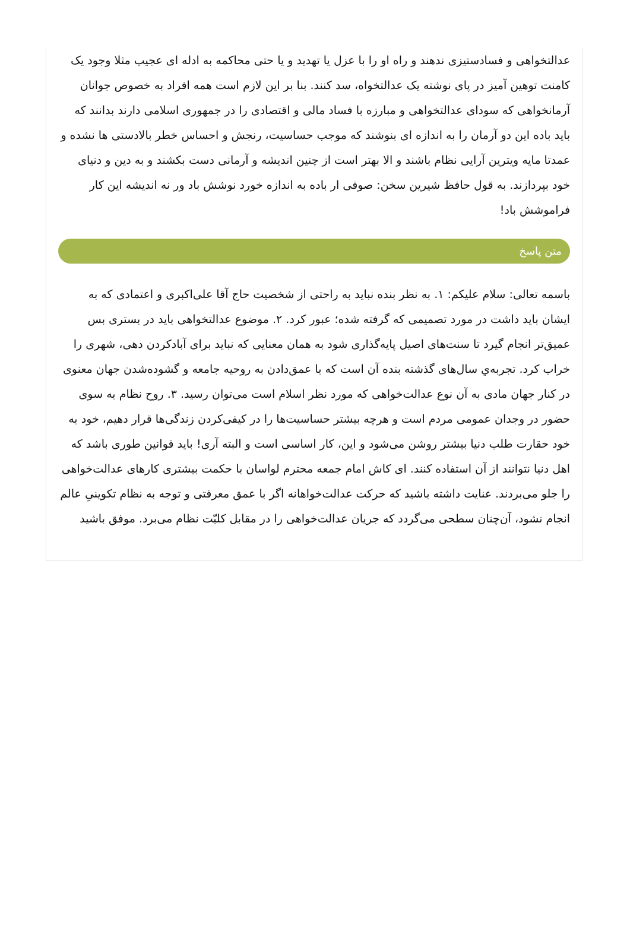عدالتخواهی و فسادستیزی ندهند و راه او را با عزل یا تهدید و یا حتی محاکمه به ادله ای عجیب مثلا وجود یک کامنت توهین آمیز در پای نوشته یک عدالتخواه، سد کنند. بنا بر این لازم است همه افراد به خصوص جوانان آرمانخواهی که سودای عدالتخواهی و مبارزه با فساد مالی و اقتصادی را در جمهوری اسلامی دارند بدانند که باید باده این دو آرمان را به اندازه ای بنوشند که موجب حساسیت، رنجش و احساس خطر بالادستی ها نشده و عمدتا مایه ویترین آرایی نظام باشند و الا بهتر است از چنین اندیشه و آرمانی دست بکشند و به دین و دنیای خود بپردازند. به قول حافظ شیرین سخن: صوفی ار باده به اندازه خورد نوشش باد ور نه اندیشه این کار فراموشش باد!
متن پاسخ
باسمه تعالی: سلام علیکم: ۱. به نظر بنده نباید به راحتی از شخصیت حاج آقا علی‌اکبری و اعتمادی که به ایشان باید داشت در مورد تصمیمی که گرفته شده؛ عبور کرد. ۲. موضوع عدالتخواهی باید در بستری بس عمیق‌تر انجام گیرد تا سنت‌های اصیل پایه‌گذاری شود به همان معنایی که نباید برای آبادکردن دهی، شهری را خراب کرد. تجربه‌ي سال‌های گذشته بنده آن است که با عمق‌دادن به روحیه جامعه و گشوده‌شدن جهان معنوی در کنار جهان مادی به آن نوع عدالت‌خواهی که مورد نظر اسلام است می‌توان رسید. ۳. روح نظام به سوی حضور در وجدان عمومی مردم است و هرچه بیشتر حساسیت‌ها را در کیفی‌کردن زندگی‌ها قرار دهیم، خود به خود حقارت طلب دنیا بیشتر روشن می‌شود و این، کار اساسی است و البته آری! باید قوانین طوری باشد که اهل دنیا نتوانند از آن استفاده کنند. ای کاش امام جمعه محترم لواسان با حکمت بیشتری کارهای عدالت‌خواهی را جلو می‌بردند. عنایت داشته باشید که حرکت عدالت‌خواهانه اگر با عمق معرفتی و توجه به نظام تکوینیِ عالم انجام نشود، آن‌چنان سطحی می‌گردد که جریان عدالت‌خواهی را در مقابل کلیّت نظام می‌برد. موفق باشید